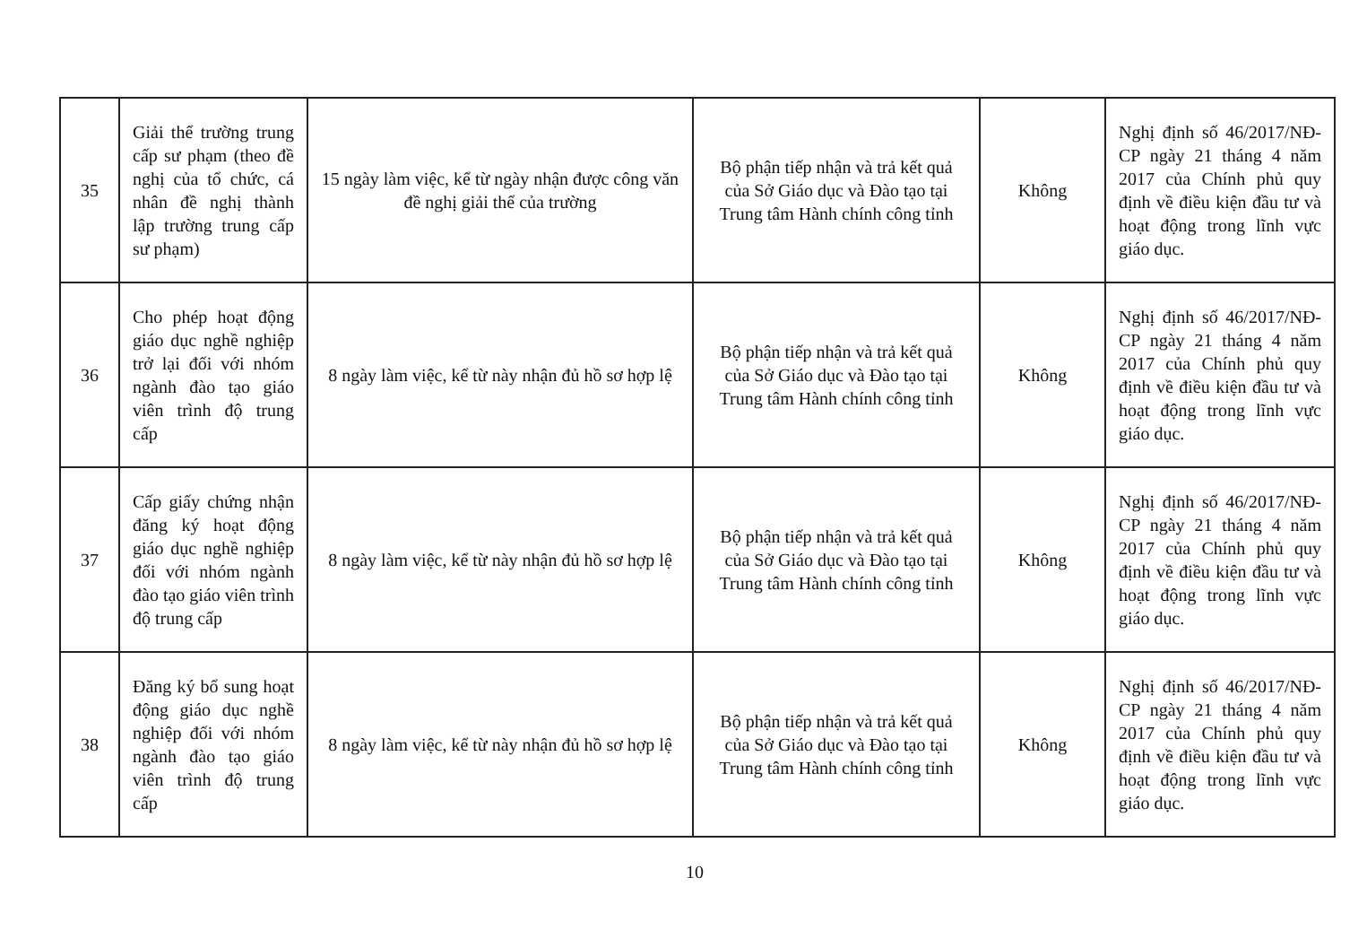| 35 | Giải thể trường trung cấp sư phạm (theo đề nghị của tổ chức, cá nhân đề nghị thành lập trường trung cấp sư phạm) | 15 ngày làm việc, kể từ ngày nhận được công văn đề nghị giải thể của trường | Bộ phận tiếp nhận và trả kết quả của Sở Giáo dục và Đào tạo tại Trung tâm Hành chính công tỉnh | Không | Nghị định số 46/2017/NĐ-CP ngày 21 tháng 4 năm 2017 của Chính phủ quy định về điều kiện đầu tư và hoạt động trong lĩnh vực giáo dục. |
| 36 | Cho phép hoạt động giáo dục nghề nghiệp trở lại đối với nhóm ngành đào tạo giáo viên trình độ trung cấp | 8 ngày làm việc, kể từ này nhận đủ hồ sơ hợp lệ | Bộ phận tiếp nhận và trả kết quả của Sở Giáo dục và Đào tạo tại Trung tâm Hành chính công tỉnh | Không | Nghị định số 46/2017/NĐ-CP ngày 21 tháng 4 năm 2017 của Chính phủ quy định về điều kiện đầu tư và hoạt động trong lĩnh vực giáo dục. |
| 37 | Cấp giấy chứng nhận đăng ký hoạt động giáo dục nghề nghiệp đối với nhóm ngành đào tạo giáo viên trình độ trung cấp | 8 ngày làm việc, kể từ này nhận đủ hồ sơ hợp lệ | Bộ phận tiếp nhận và trả kết quả của Sở Giáo dục và Đào tạo tại Trung tâm Hành chính công tỉnh | Không | Nghị định số 46/2017/NĐ-CP ngày 21 tháng 4 năm 2017 của Chính phủ quy định về điều kiện đầu tư và hoạt động trong lĩnh vực giáo dục. |
| 38 | Đăng ký bổ sung hoạt động giáo dục nghề nghiệp đối với nhóm ngành đào tạo giáo viên trình độ trung cấp | 8 ngày làm việc, kể từ này nhận đủ hồ sơ hợp lệ | Bộ phận tiếp nhận và trả kết quả của Sở Giáo dục và Đào tạo tại Trung tâm Hành chính công tỉnh | Không | Nghị định số 46/2017/NĐ-CP ngày 21 tháng 4 năm 2017 của Chính phủ quy định về điều kiện đầu tư và hoạt động trong lĩnh vực giáo dục. |
10